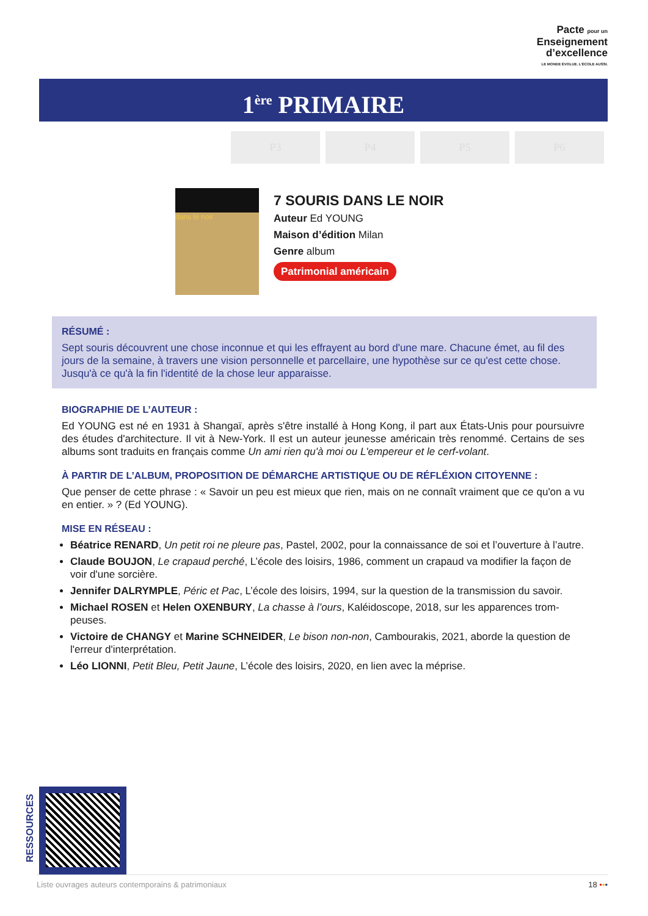Pacte pour un
Enseignement
d’excellence
LE MONDE ÉVOLUE. L’ÉCOLE AUSSI.
1<sup>ère</sup> PRIMAIRE
P3 P4 P5 P6
dans le noir
7 SOURIS DANS LE NOIR
Auteur Ed YOUNG
Maison d’édition Milan
Genre album
Patrimonial américain
RÉSUMÉ :
Sept souris découvrent une chose inconnue et qui les effrayent au bord d'une mare. Chacune émet, au fil des jours de la semaine, à travers une vision personnelle et parcellaire, une hypothèse sur ce qu'est cette chose. Jusqu'à ce qu'à la fin l'identité de la chose leur apparaisse.
BIOGRAPHIE DE L’AUTEUR :
Ed YOUNG est né en 1931 à Shangaï, après s'être installé à Hong Kong, il part aux États-Unis pour poursuivre des études d'architecture. Il vit à New-York. Il est un auteur jeunesse américain très renommé. Certains de ses albums sont traduits en français comme Un ami rien qu'à moi ou L'empereur et le cerf-volant.
À PARTIR DE L’ALBUM, PROPOSITION DE DÉMARCHE ARTISTIQUE OU DE RÉFLÉXION CITOYENNE :
Que penser de cette phrase : « Savoir un peu est mieux que rien, mais on ne connaît vraiment que ce qu'on a vu en entier. » ? (Ed YOUNG).
MISE EN RÉSEAU :
Béatrice RENARD, Un petit roi ne pleure pas, Pastel, 2002, pour la connaissance de soi et l’ouverture à l’autre.
Claude BOUJON, Le crapaud perché, L’école des loisirs, 1986, comment un crapaud va modifier la façon de voir d'une sorcière.
Jennifer DALRYMPLE, Péric et Pac, L’école des loisirs, 1994, sur la question de la transmission du savoir.
Michael ROSEN et Helen OXENBURY, La chasse à l’ours, Kaléidoscope, 2018, sur les apparences trom-peuses.
Victoire de CHANGY et Marine SCHNEIDER, Le bison non-non, Cambourakis, 2021, aborde la question de l'erreur d'interprétation.
Léo LIONNI, Petit Bleu, Petit Jaune, L’école des loisirs, 2020, en lien avec la méprise.
RESSOURCES
Liste ouvrages auteurs contemporains & patrimoniaux 18 •••